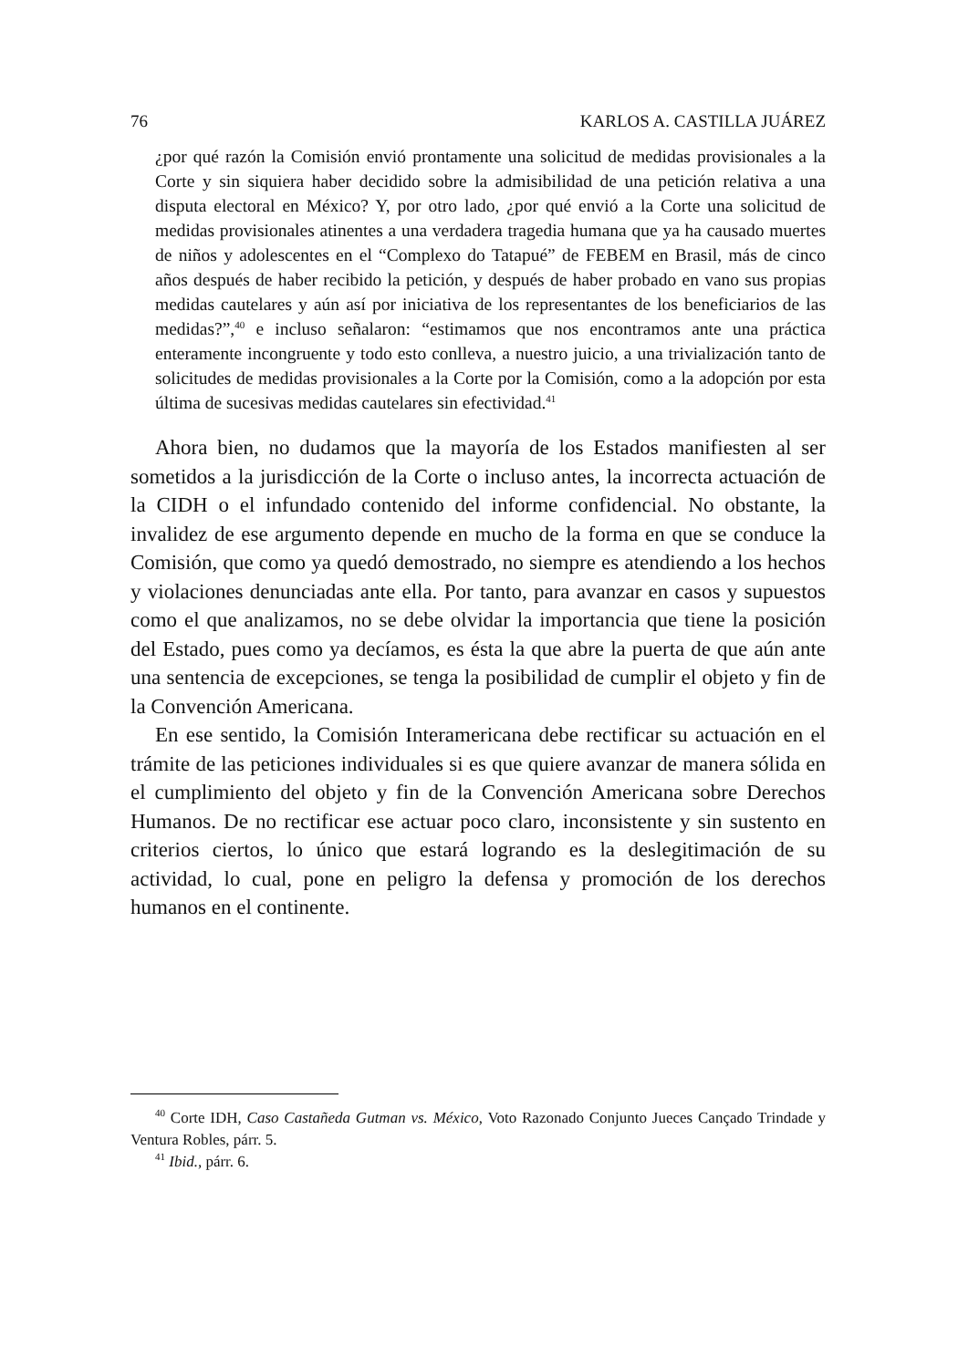76 KARLOS A. CASTILLA JUÁREZ
¿por qué razón la Comisión envió prontamente una solicitud de medidas provisionales a la Corte y sin siquiera haber decidido sobre la admisibilidad de una petición relativa a una disputa electoral en México? Y, por otro lado, ¿por qué envió a la Corte una solicitud de medidas provisionales atinentes a una verdadera tragedia humana que ya ha causado muertes de niños y adolescentes en el “Complexo do Tatapué” de FEBEM en Brasil, más de cinco años después de haber recibido la petición, y después de haber probado en vano sus propias medidas cautelares y aún así por iniciativa de los representantes de los beneficiarios de las medidas?”,<sup>40</sup> e incluso señalaron: “estimamos que nos encontramos ante una práctica enteramente incongruente y todo esto conlleva, a nuestro juicio, a una trivialización tanto de solicitudes de medidas provisionales a la Corte por la Comisión, como a la adopción por esta última de sucesivas medidas cautelares sin efectividad.<sup>41</sup>
Ahora bien, no dudamos que la mayoría de los Estados manifiesten al ser sometidos a la jurisdicción de la Corte o incluso antes, la incorrecta actuación de la CIDH o el infundado contenido del informe confidencial. No obstante, la invalidez de ese argumento depende en mucho de la forma en que se conduce la Comisión, que como ya quedó demostrado, no siempre es atendiendo a los hechos y violaciones denunciadas ante ella. Por tanto, para avanzar en casos y supuestos como el que analizamos, no se debe olvidar la importancia que tiene la posición del Estado, pues como ya decíamos, es ésta la que abre la puerta de que aún ante una sentencia de excepciones, se tenga la posibilidad de cumplir el objeto y fin de la Convención Americana.
En ese sentido, la Comisión Interamericana debe rectificar su actuación en el trámite de las peticiones individuales si es que quiere avanzar de manera sólida en el cumplimiento del objeto y fin de la Convención Americana sobre Derechos Humanos. De no rectificar ese actuar poco claro, inconsistente y sin sustento en criterios ciertos, lo único que estará logrando es la deslegitimación de su actividad, lo cual, pone en peligro la defensa y promoción de los derechos humanos en el continente.
<sup>40</sup> Corte IDH, Caso Castañeda Gutman vs. México, Voto Razonado Conjunto Jueces Cançado Trindade y Ventura Robles, párr. 5.
<sup>41</sup> Ibid., párr. 6.